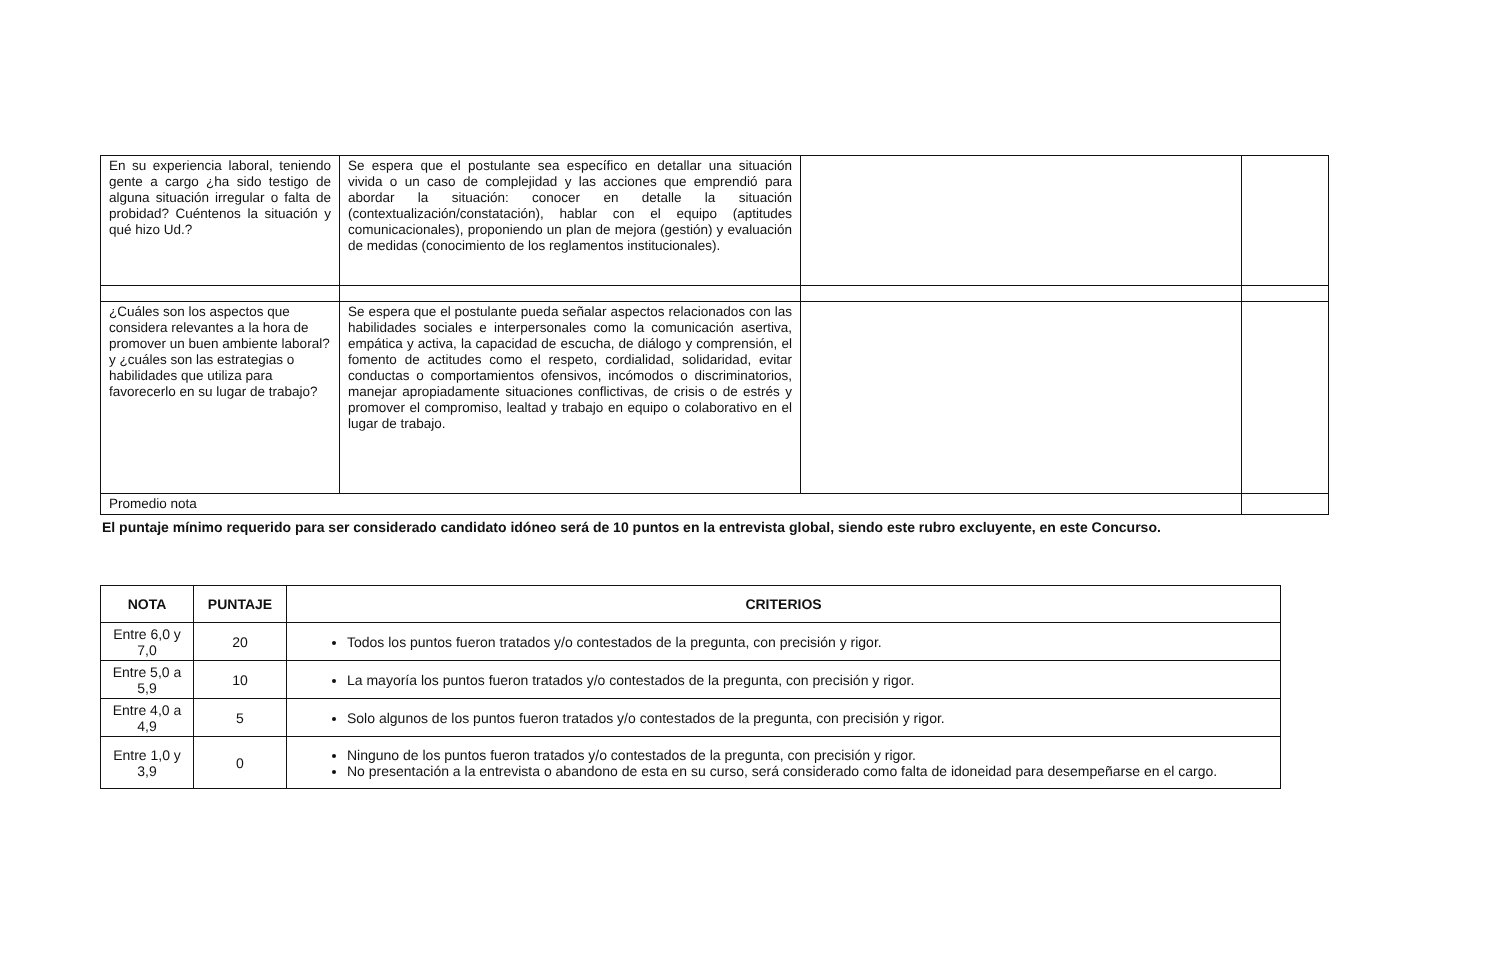| En su experiencia laboral, teniendo gente a cargo ¿ha sido testigo de alguna situación irregular o falta de probidad? Cuéntenos la situación y qué hizo Ud.? | Se espera que el postulante sea específico en detallar una situación vivida o un caso de complejidad y las acciones que emprendió para abordar la situación: conocer en detalle la situación (contextualización/constatación), hablar con el equipo (aptitudes comunicacionales), proponiendo un plan de mejora (gestión) y evaluación de medidas (conocimiento de los reglamentos institucionales). | | |
| ¿Cuáles son los aspectos que considera relevantes a la hora de promover un buen ambiente laboral? y ¿cuáles son las estrategias o habilidades que utiliza para favorecerlo en su lugar de trabajo? | Se espera que el postulante pueda señalar aspectos relacionados con las habilidades sociales e interpersonales como la comunicación asertiva, empática y activa, la capacidad de escucha, de diálogo y comprensión, el fomento de actitudes como el respeto, cordialidad, solidaridad, evitar conductas o comportamientos ofensivos, incómodos o discriminatorios, manejar apropiadamente situaciones conflictivas, de crisis o de estrés y promover el compromiso, lealtad y trabajo en equipo o colaborativo en el lugar de trabajo. | | |
| Promedio nota | | | |
El puntaje mínimo requerido para ser considerado candidato idóneo será de 10 puntos en la entrevista global, siendo este rubro excluyente, en este Concurso.
| NOTA | PUNTAJE | CRITERIOS |
| --- | --- | --- |
| Entre 6,0 y 7,0 | 20 | Todos los puntos fueron tratados y/o contestados de la pregunta, con precisión y rigor. |
| Entre 5,0 a 5,9 | 10 | La mayoría los puntos fueron tratados y/o contestados de la pregunta, con precisión y rigor. |
| Entre 4,0 a 4,9 | 5 | Solo algunos de los puntos fueron tratados y/o contestados de la pregunta, con precisión y rigor. |
| Entre 1,0 y 3,9 | 0 | Ninguno de los puntos fueron tratados y/o contestados de la pregunta, con precisión y rigor. No presentación a la entrevista o abandono de esta en su curso, será considerado como falta de idoneidad para desempeñarse en el cargo. |